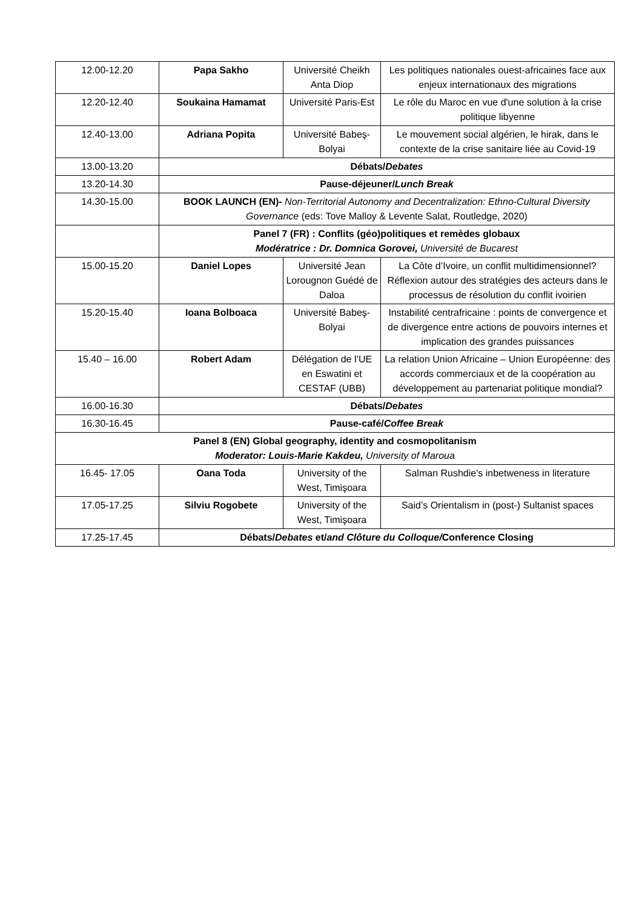| 12.00-12.20 | Papa Sakho | Université Cheikh Anta Diop | Les politiques nationales ouest-africaines face aux enjeux internationaux des migrations |
| 12.20-12.40 | Soukaina Hamamat | Université Paris-Est | Le rôle du Maroc en vue d'une solution à la crise politique libyenne |
| 12.40-13.00 | Adriana Popita | Université Babeş-Bolyai | Le mouvement social algérien, le hirak, dans le contexte de la crise sanitaire liée au Covid-19 |
| 13.00-13.20 | Débats/ Debates | | |
| 13.20-14.30 | Pause-déjeuner/ Lunch Break | | |
| 14.30-15.00 | BOOK LAUNCH (EN)- Non-Territorial Autonomy and Decentralization: Ethno-Cultural Diversity Governance (eds: Tove Malloy & Levente Salat, Routledge, 2020) | | |
| | Panel 7 (FR) : Conflits (géo)politiques et remèdes globaux Modératrice : Dr. Domnica Gorovei, Université de Bucarest | | |
| 15.00-15.20 | Daniel Lopes | Université Jean Lorougnon Guédé de Daloa | La Côte d’Ivoire, un conflit multidimensionnel? Réflexion autour des stratégies des acteurs dans le processus de résolution du conflit ivoirien |
| 15.20-15.40 | Ioana Bolboaca | Université Babeş-Bolyai | Instabilité centrafricaine : points de convergence et de divergence entre actions de pouvoirs internes et implication des grandes puissances |
| 15.40 – 16.00 | Robert Adam | Délégation de l’UE en Eswatini et CESTAF (UBB) | La relation Union Africaine – Union Européenne: des accords commerciaux et de la coopération au développement au partenariat politique mondial? |
| 16.00-16.30 | Débats/ Debates | | |
| 16.30-16.45 | Pause-café/ Coffee Break | | |
| Panel 8 (EN) Global geography, identity and cosmopolitanism Moderator: Louis-Marie Kakdeu, University of Maroua | | | |
| 16.45- 17.05 | Oana Toda | University of the West, Timişoara | Salman Rushdie's inbetweness in literature |
| 17.05-17.25 | Silviu Rogobete | University of the West, Timişoara | Said’s Orientalism in (post-) Sultanist spaces |
| 17.25-17.45 | Débats/ Debates et/ and Clôture du Colloque/ Conference Closing | | |